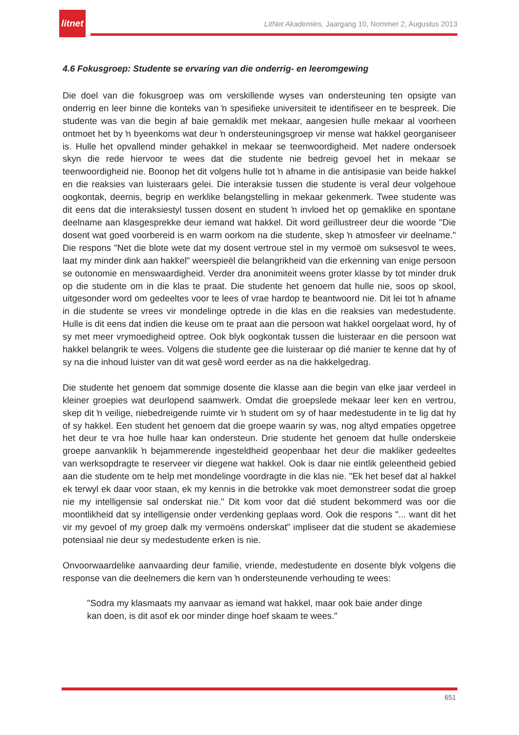litnet
LitNet Akademies, Jaargang 10, Nommer 2, Augustus 2013
4.6 Fokusgroep: Studente se ervaring van die onderrig- en leeromgewing
Die doel van die fokusgroep was om verskillende wyses van ondersteuning ten opsigte van onderrig en leer binne die konteks van ŉ spesifieke universiteit te identifiseer en te bespreek. Die studente was van die begin af baie gemaklik met mekaar, aangesien hulle mekaar al voorheen ontmoet het by ŉ byeenkoms wat deur ŉ ondersteuningsgroep vir mense wat hakkel georganiseer is. Hulle het opvallend minder gehakkel in mekaar se teenwoordigheid. Met nadere ondersoek skyn die rede hiervoor te wees dat die studente nie bedreig gevoel het in mekaar se teenwoordigheid nie. Boonop het dit volgens hulle tot ŉ afname in die antisipasie van beide hakkel en die reaksies van luisteraars gelei. Die interaksie tussen die studente is veral deur volgehoue oogkontak, deernis, begrip en werklike belangstelling in mekaar gekenmerk. Twee studente was dit eens dat die interaksiestyl tussen dosent en student ŉ invloed het op gemaklike en spontane deelname aan klasgesprekke deur iemand wat hakkel. Dit word geïllustreer deur die woorde "Die dosent wat goed voorbereid is en warm oorkom na die studente, skep ŉ atmosfeer vir deelname." Die respons "Net die blote wete dat my dosent vertroue stel in my vermoë om suksesvol te wees, laat my minder dink aan hakkel" weerspieël die belangrikheid van die erkenning van enige persoon se outonomie en menswaardigheid. Verder dra anonimiteit weens groter klasse by tot minder druk op die studente om in die klas te praat. Die studente het genoem dat hulle nie, soos op skool, uitgesonder word om gedeeltes voor te lees of vrae hardop te beantwoord nie. Dit lei tot ŉ afname in die studente se vrees vir mondelinge optrede in die klas en die reaksies van medestudente. Hulle is dit eens dat indien die keuse om te praat aan die persoon wat hakkel oorgelaat word, hy of sy met meer vrymoedigheid optree. Ook blyk oogkontak tussen die luisteraar en die persoon wat hakkel belangrik te wees. Volgens die studente gee die luisteraar op dié manier te kenne dat hy of sy na die inhoud luister van dit wat gesê word eerder as na die hakkelgedrag.
Die studente het genoem dat sommige dosente die klasse aan die begin van elke jaar verdeel in kleiner groepies wat deurlopend saamwerk. Omdat die groepslede mekaar leer ken en vertrou, skep dit ŉ veilige, niebedreigende ruimte vir ŉ student om sy of haar medestudente in te lig dat hy of sy hakkel. Een student het genoem dat die groepe waarin sy was, nog altyd empaties opgetree het deur te vra hoe hulle haar kan ondersteun. Drie studente het genoem dat hulle onderskeie groepe aanvanklik ŉ bejammerende ingesteldheid geopenbaar het deur die makliker gedeeltes van werksopdragte te reserveer vir diegene wat hakkel. Ook is daar nie eintlik geleentheid gebied aan die studente om te help met mondelinge voordragte in die klas nie. "Ek het besef dat al hakkel ek terwyl ek daar voor staan, ek my kennis in die betrokke vak moet demonstreer sodat die groep nie my intelligensie sal onderskat nie." Dit kom voor dat dié student bekommerd was oor die moontlikheid dat sy intelligensie onder verdenking geplaas word. Ook die respons "... want dit het vir my gevoel of my groep dalk my vermoëns onderskat" impliseer dat die student se akademiese potensiaal nie deur sy medestudente erken is nie.
Onvoorwaardelike aanvaarding deur familie, vriende, medestudente en dosente blyk volgens die response van die deelnemers die kern van ŉ ondersteunende verhouding te wees:
"Sodra my klasmaats my aanvaar as iemand wat hakkel, maar ook baie ander dinge kan doen, is dit asof ek oor minder dinge hoef skaam te wees."
651